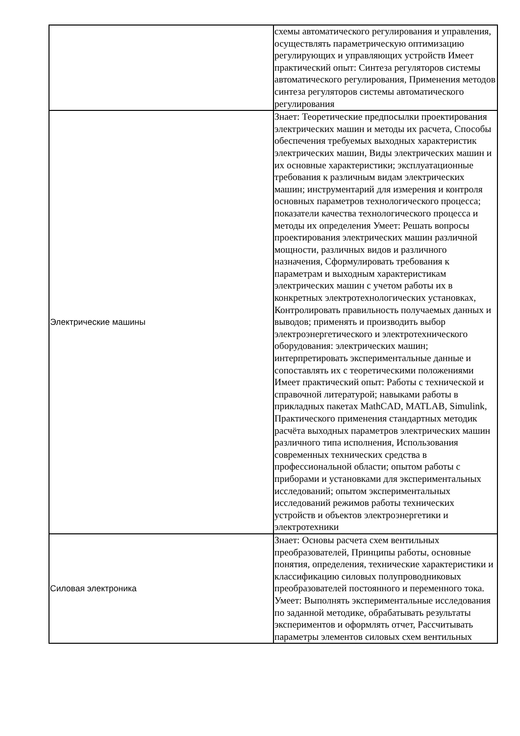| | схемы автоматического регулирования и управления, осуществлять параметрическую оптимизацию регулирующих и управляющих устройств Имеет практический опыт: Синтеза регуляторов системы автоматического регулирования, Применения методов синтеза регуляторов системы автоматического регулирования |
| Электрические машины | Знает: Теоретические предпосылки проектирования электрических машин и методы их расчета, Способы обеспечения требуемых выходных характеристик электрических машин, Виды электрических машин и их основные характеристики; эксплуатационные требования к различным видам электрических машин; инструментарий для измерения и контроля основных параметров технологического процесса; показатели качества технологического процесса и методы их определения Умеет: Решать вопросы проектирования электрических машин различной мощности, различных видов и различного назначения, Сформулировать требования к параметрам и выходным характеристикам электрических машин с учетом работы их в конкретных электротехнологических установках, Контролировать правильность получаемых данных и выводов; применять и производить выбор электроэнергетического и электротехнического оборудования: электрических машин; интерпретировать экспериментальные данные и сопоставлять их с теоретическими положениями Имеет практический опыт: Работы с технической и справочной литературой; навыками работы в прикладных пакетах MathCAD, MATLAB, Simulink, Практического применения стандартных методик расчёта выходных параметров электрических машин различного типа исполнения, Использования современных технических средства в профессиональной области; опытом работы с приборами и установками для экспериментальных исследований; опытом экспериментальных исследований режимов работы технических устройств и объектов электроэнергетики и электротехники |
| Силовая электроника | Знает: Основы расчета схем вентильных преобразователей, Принципы работы, основные понятия, определения, технические характеристики и классификацию силовых полупроводниковых преобразователей постоянного и переменного тока. Умеет: Выполнять экспериментальные исследования по заданной методике, обрабатывать результаты экспериментов и оформлять отчет, Рассчитывать параметры элементов силовых схем вентильных |